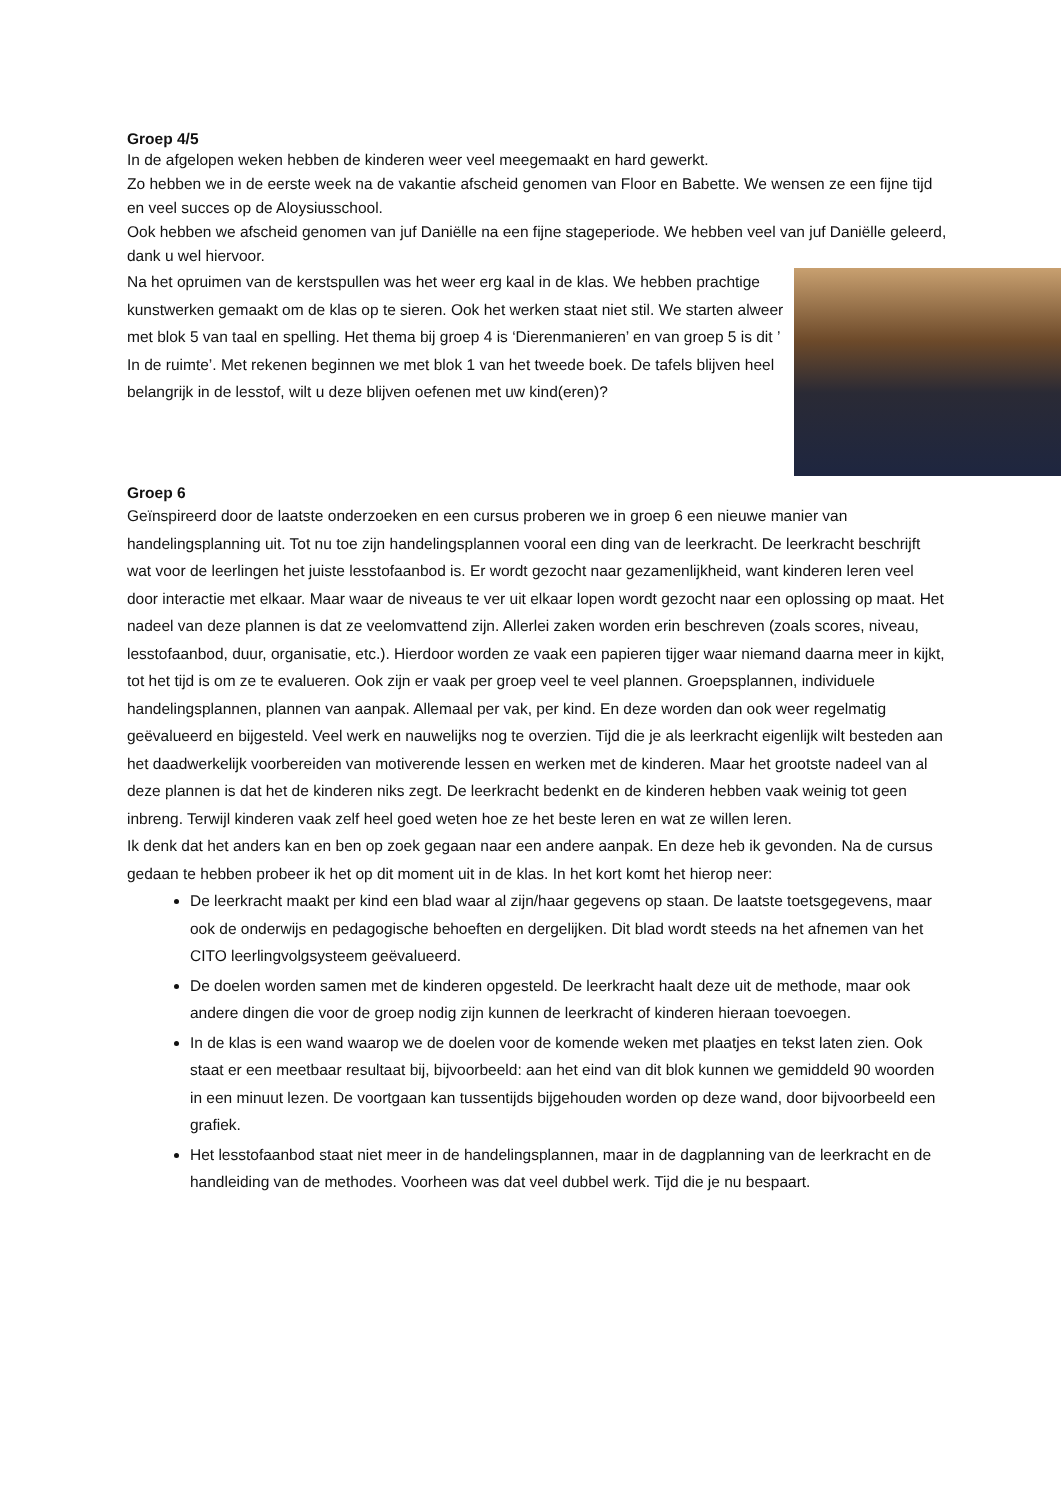Groep 4/5
In de afgelopen weken hebben de kinderen weer veel meegemaakt en hard gewerkt.
Zo hebben we in de eerste week na de vakantie afscheid genomen van Floor en Babette. We wensen ze een fijne tijd en veel succes op de Aloysiusschool.
Ook hebben we afscheid genomen van juf Daniëlle na een fijne stageperiode. We hebben veel van juf Daniëlle geleerd, dank u wel hiervoor.
Na het opruimen van de kerstspullen was het weer erg kaal in de klas. We hebben prachtige kunstwerken gemaakt om de klas op te sieren. Ook het werken staat niet stil. We starten alweer met blok 5 van taal en spelling. Het thema bij groep 4 is ‘Dierenmanieren’ en van groep 5 is dit ’ In de ruimte’. Met rekenen beginnen we met blok 1 van het tweede boek. De tafels blijven heel belangrijk in de lesstof, wilt u deze blijven oefenen met uw kind(eren)?
Groep 6
Geïnspireerd door de laatste onderzoeken en een cursus proberen we in groep 6 een nieuwe manier van handelingsplanning uit. Tot nu toe zijn handelingsplannen vooral een ding van de leerkracht. De leerkracht beschrijft wat voor de leerlingen het juiste lesstofaanbod is. Er wordt gezocht naar gezamenlijkheid, want kinderen leren veel door interactie met elkaar. Maar waar de niveaus te ver uit elkaar lopen wordt gezocht naar een oplossing op maat. Het nadeel van deze plannen is dat ze veelomvattend zijn. Allerlei zaken worden erin beschreven (zoals scores, niveau, lesstofaanbod, duur, organisatie, etc.). Hierdoor worden ze vaak een papieren tijger waar niemand daarna meer in kijkt, tot het tijd is om ze te evalueren. Ook zijn er vaak per groep veel te veel plannen. Groepsplannen, individuele handelingsplannen, plannen van aanpak. Allemaal per vak, per kind. En deze worden dan ook weer regelmatig geëvalueerd en bijgesteld. Veel werk en nauwelijks nog te overzien. Tijd die je als leerkracht eigenlijk wilt besteden aan het daadwerkelijk voorbereiden van motiverende lessen en werken met de kinderen. Maar het grootste nadeel van al deze plannen is dat het de kinderen niks zegt. De leerkracht bedenkt en de kinderen hebben vaak weinig tot geen inbreng. Terwijl kinderen vaak zelf heel goed weten hoe ze het beste leren en wat ze willen leren.
Ik denk dat het anders kan en ben op zoek gegaan naar een andere aanpak. En deze heb ik gevonden. Na de cursus gedaan te hebben probeer ik het op dit moment uit in de klas. In het kort komt het hierop neer:
De leerkracht maakt per kind een blad waar al zijn/haar gegevens op staan. De laatste toetsgegevens, maar ook de onderwijs en pedagogische behoeften en dergelijken. Dit blad wordt steeds na het afnemen van het CITO leerlingvolgsysteem geëvalueerd.
De doelen worden samen met de kinderen opgesteld. De leerkracht haalt deze uit de methode, maar ook andere dingen die voor de groep nodig zijn kunnen de leerkracht of kinderen hieraan toevoegen.
In de klas is een wand waarop we de doelen voor de komende weken met plaatjes en tekst laten zien. Ook staat er een meetbaar resultaat bij, bijvoorbeeld: aan het eind van dit blok kunnen we gemiddeld 90 woorden in een minuut lezen. De voortgaan kan tussentijds bijgehouden worden op deze wand, door bijvoorbeeld een grafiek.
Het lesstofaanbod staat niet meer in de handelingsplannen, maar in de dagplanning van de leerkracht en de handleiding van de methodes. Voorheen was dat veel dubbel werk. Tijd die je nu bespaart.